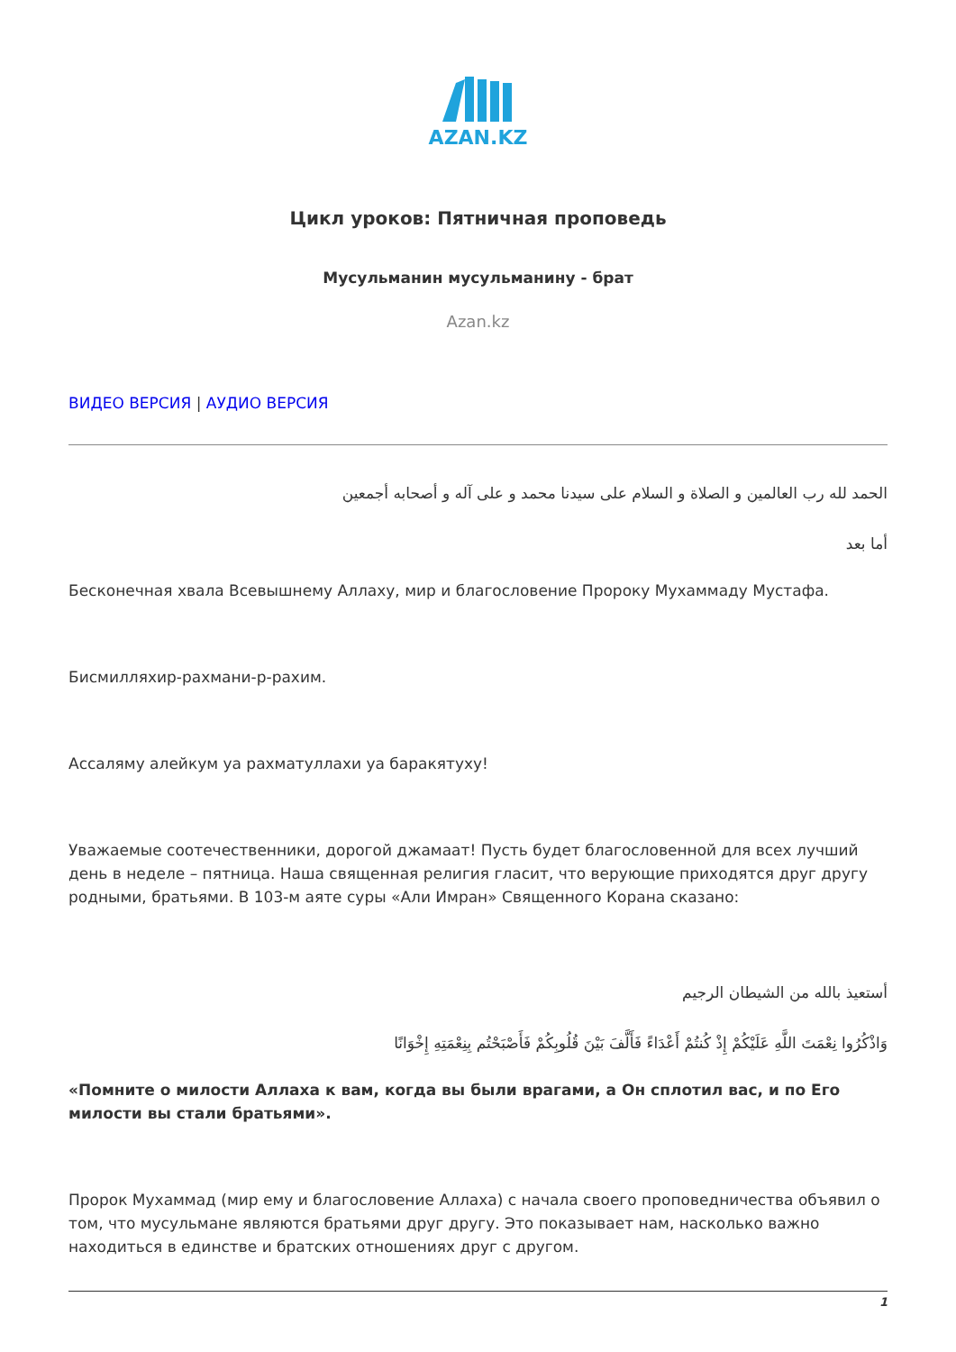AZAN.KZ
Цикл уроков: Пятничная проповедь
Мусульманин мусульманину - брат
Azan.kz
ВИДЕО ВЕРСИЯ | АУДИО ВЕРСИЯ
الحمد لله رب العالمين و الصلاة و السلام على سيدنا محمد و على آله و أصحابه أجمعين
أما بعد
Бесконечная хвала Всевышнему Аллаху, мир и благословение Пророку Мухаммаду Мустафа.
Бисмилляхир-рахмани-р-рахим.
Ассаляму алейкум уа рахматуллахи уа баракятуху!
Уважаемые соотечественники, дорогой джамаат! Пусть будет благословенной для всех лучший день в неделе – пятница. Наша священная религия гласит, что верующие приходятся друг другу родными, братьями. В 103-м аяте суры «Али Имран» Священного Корана сказано:
أستعيذ بالله من الشيطان الرجيم
وَاذْكُرُوا نِعْمَتَ اللَّهِ عَلَيْكُمْ إِذْ كُنتُمْ أَعْدَاءً فَأَلَّفَ بَيْنَ قُلُوبِكُمْ فَأَصْبَحْتُم بِنِعْمَتِهِ إِخْوَانًا
«Помните о милости Аллаха к вам, когда вы были врагами, а Он сплотил вас, и по Его милости вы стали братьями».
Пророк Мухаммад (мир ему и благословение Аллаха) с начала своего проповедничества объявил о том, что мусульмане являются братьями друг другу. Это показывает нам, насколько важно находиться в единстве и братских отношениях друг с другом.
1